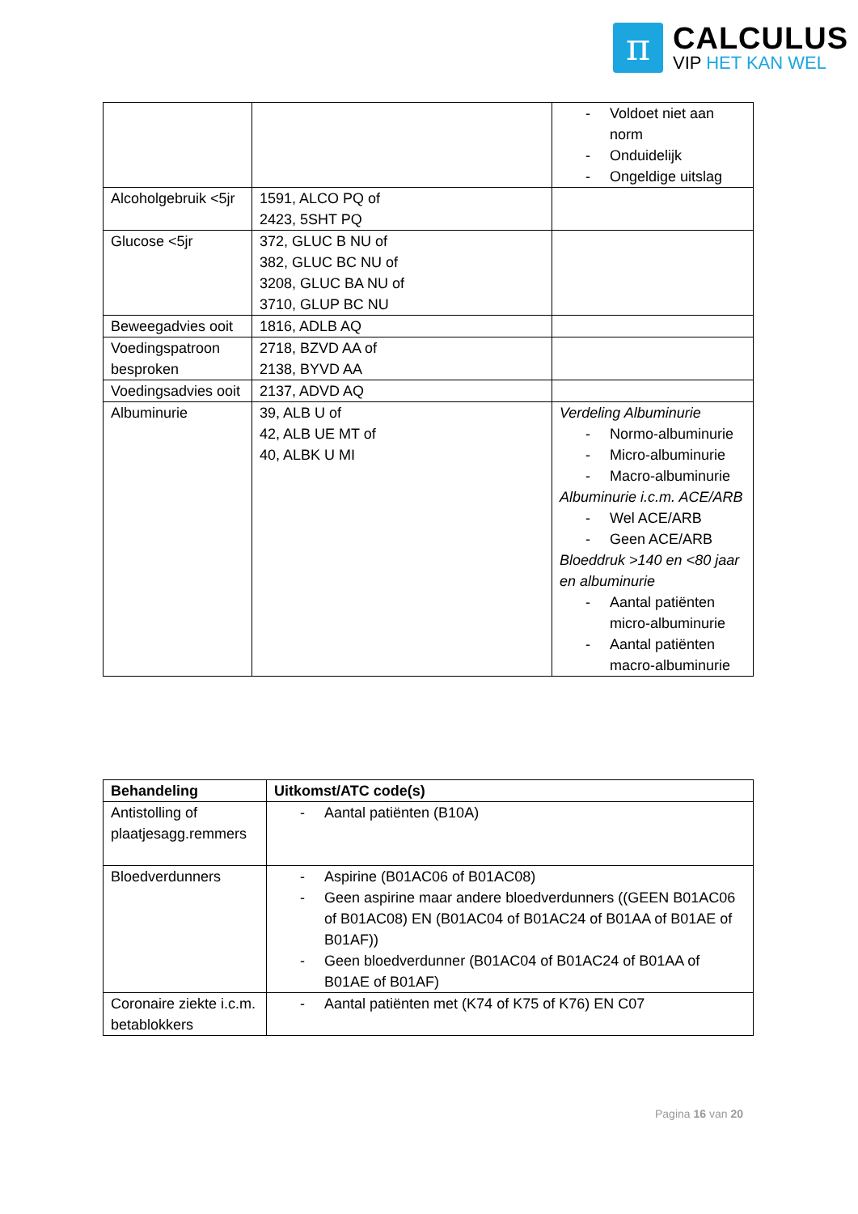π
CALCULUS
VIP HET KAN WEL
| | | - Voldoet niet aan norm - Onduidelijk - Ongeldige uitslag |
| Alcoholgebruik <5jr | 1591, ALCO PQ of 2423, 5SHT PQ | |
| Glucose <5jr | 372, GLUC B NU of 382, GLUC BC NU of 3208, GLUC BA NU of 3710, GLUP BC NU | |
| Beweegadvies ooit | 1816, ADLB AQ | |
| Voedingspatroon besproken | 2718, BZVD AA of 2138, BYVD AA | |
| Voedingsadvies ooit | 2137, ADVD AQ | |
| Albuminurie | 39, ALB U of 42, ALB UE MT of 40, ALBK U MI | Verdeling Albuminurie - Normo-albuminurie - Micro-albuminurie - Macro-albuminurie Albuminurie i.c.m. ACE/ARB - Wel ACE/ARB - Geen ACE/ARB Bloeddruk >140 en <80 jaar en albuminurie - Aantal patiënten micro-albuminurie - Aantal patiënten macro-albuminurie |
| Behandeling | Uitkomst/ATC code(s) |
| --- | --- |
| Antistolling of plaatjesagg.remmers | - Aantal patiënten (B10A) |
| Bloedverdunners | - Aspirine (B01AC06 of B01AC08) - Geen aspirine maar andere bloedverdunners ((GEEN B01AC06 of B01AC08) EN (B01AC04 of B01AC24 of B01AA of B01AE of B01AF)) - Geen bloedverdunner (B01AC04 of B01AC24 of B01AA of B01AE of B01AF) |
| Coronaire ziekte i.c.m. betablokkers | - Aantal patiënten met (K74 of K75 of K76) EN C07 |
Pagina 16 van 20